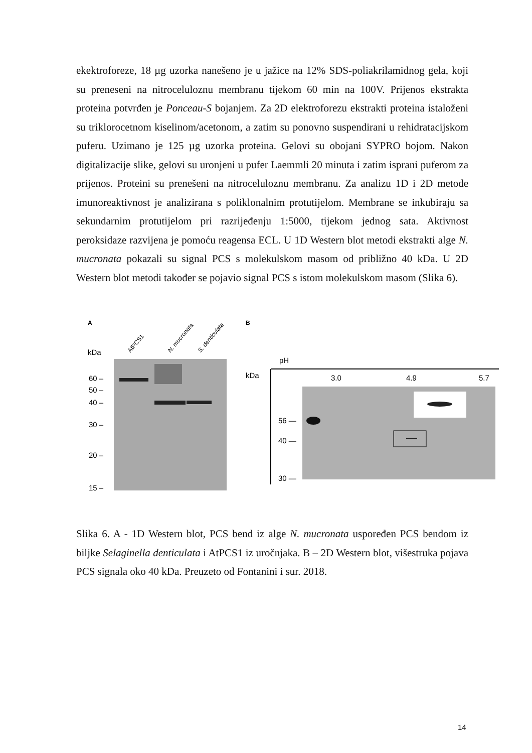ekektroforeze, 18 µg uzorka nanešeno je u jažice na 12% SDS-poliakrilamidnog gela, koji su preneseni na nitroceluloznu membranu tijekom 60 min na 100V. Prijenos ekstrakta proteina potvrđen je Ponceau-S bojanjem. Za 2D elektroforezu ekstrakti proteina istaloženi su triklorocetnom kiselinom/acetonom, a zatim su ponovno suspendirani u rehidratacijskom puferu. Uzimano je 125 µg uzorka proteina. Gelovi su obojani SYPRO bojom. Nakon digitalizacije slike, gelovi su uronjeni u pufer Laemmli 20 minuta i zatim isprani puferom za prijenos. Proteini su prenešeni na nitroceluloznu membranu. Za analizu 1D i 2D metode imunoreaktivnost je analizirana s poliklonalnim protutijelom. Membrane se inkubiraju sa sekundarnim protutijelom pri razrijeđenju 1:5000, tijekom jednog sata. Aktivnost peroksidaze razvijena je pomoću reagensa ECL. U 1D Western blot metodi ekstrakti alge N. mucronata pokazali su signal PCS s molekulskom masom od približno 40 kDa. U 2D Western blot metodi također se pojavio signal PCS s istom molekulskom masom (Slika 6).
A
B
kDa
AtPCS1
N. mucronata
S. denticulata
60 –
50 –
40 –
30 –
20 –
15 –
pH
kDa
3.0
4.9
5.7
56 —
40 —
30 —
Slika 6. A - 1D Western blot, PCS bend iz alge N. mucronata uspoređen PCS bendom iz biljke Selaginella denticulata i AtPCS1 iz uročnjaka. B – 2D Western blot, višestruka pojava PCS signala oko 40 kDa. Preuzeto od Fontanini i sur. 2018.
14